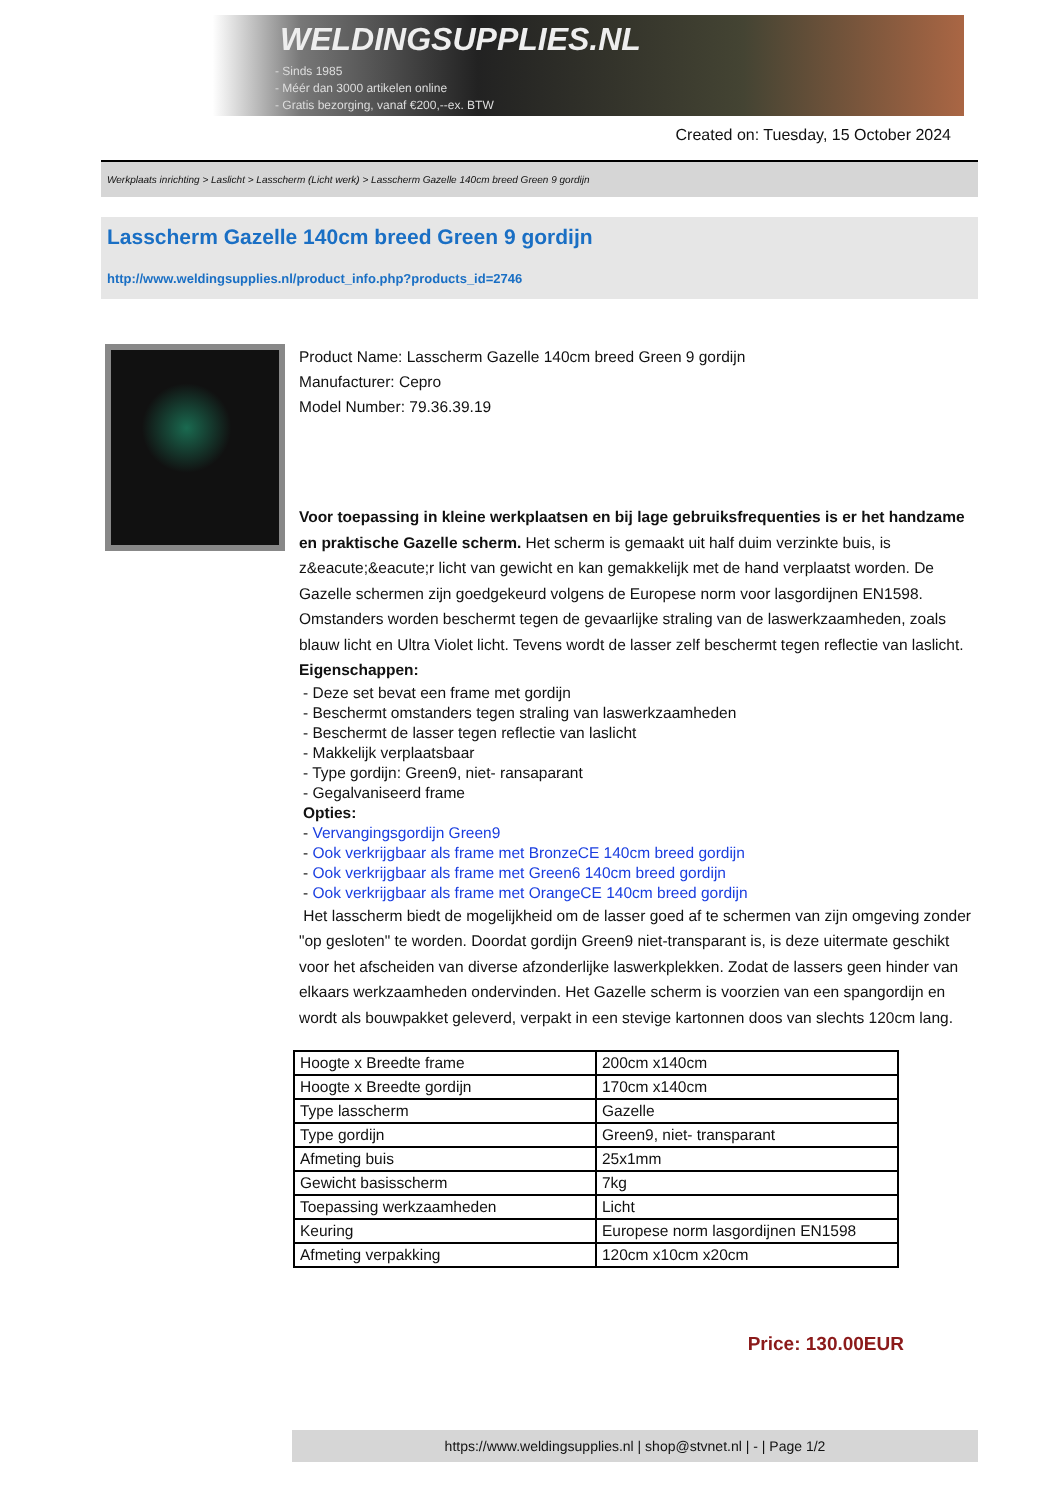WELDINGSUPPLIES.NL
- Sinds 1985
- Méér dan 3000 artikelen online
- Gratis bezorging, vanaf €200,--ex. BTW
Created on: Tuesday, 15 October 2024
Werkplaats inrichting > Laslicht > Lasscherm (Licht werk) > Lasscherm Gazelle 140cm breed Green 9 gordijn
Lasscherm Gazelle 140cm breed Green 9 gordijn
http://www.weldingsupplies.nl/product_info.php?products_id=2746
Product Name: Lasscherm Gazelle 140cm breed Green 9 gordijn
Manufacturer: Cepro
Model Number: 79.36.39.19
Voor toepassing in kleine werkplaatsen en bij lage gebruiksfrequenties is er het handzame en praktische Gazelle scherm. Het scherm is gemaakt uit half duim verzinkte buis, is z&eacute;&eacute;r licht van gewicht en kan gemakkelijk met de hand verplaatst worden. De Gazelle schermen zijn goedgekeurd volgens de Europese norm voor lasgordijnen EN1598. Omstanders worden beschermt tegen de gevaarlijke straling van de laswerkzaamheden, zoals blauw licht en Ultra Violet licht. Tevens wordt de lasser zelf beschermt tegen reflectie van laslicht. Eigenschappen:
- Deze set bevat een frame met gordijn
- Beschermt omstanders tegen straling van laswerkzaamheden
- Beschermt de lasser tegen reflectie van laslicht
- Makkelijk verplaatsbaar
- Type gordijn: Green9, niet- ransaparant
- Gegalvaniseerd frame
Opties:
- Vervangingsgordijn Green9
- Ook verkrijgbaar als frame met BronzeCE 140cm breed gordijn
- Ook verkrijgbaar als frame met Green6 140cm breed gordijn
- Ook verkrijgbaar als frame met OrangeCE 140cm breed gordijn
Het lasscherm biedt de mogelijkheid om de lasser goed af te schermen van zijn omgeving zonder "op gesloten" te worden. Doordat gordijn Green9 niet-transparant is, is deze uitermate geschikt voor het afscheiden van diverse afzonderlijke laswerkplekken. Zodat de lassers geen hinder van elkaars werkzaamheden ondervinden. Het Gazelle scherm is voorzien van een spangordijn en wordt als bouwpakket geleverd, verpakt in een stevige kartonnen doos van slechts 120cm lang.
| Hoogte x Breedte frame | 200cm x140cm |
| Hoogte x Breedte gordijn | 170cm x140cm |
| Type lasscherm | Gazelle |
| Type gordijn | Green9, niet- transparant |
| Afmeting buis | 25x1mm |
| Gewicht basisscherm | 7kg |
| Toepassing werkzaamheden | Licht |
| Keuring | Europese norm lasgordijnen EN1598 |
| Afmeting verpakking | 120cm x10cm x20cm |
Price: 130.00EUR
https://www.weldingsupplies.nl | shop@stvnet.nl | - | Page 1/2